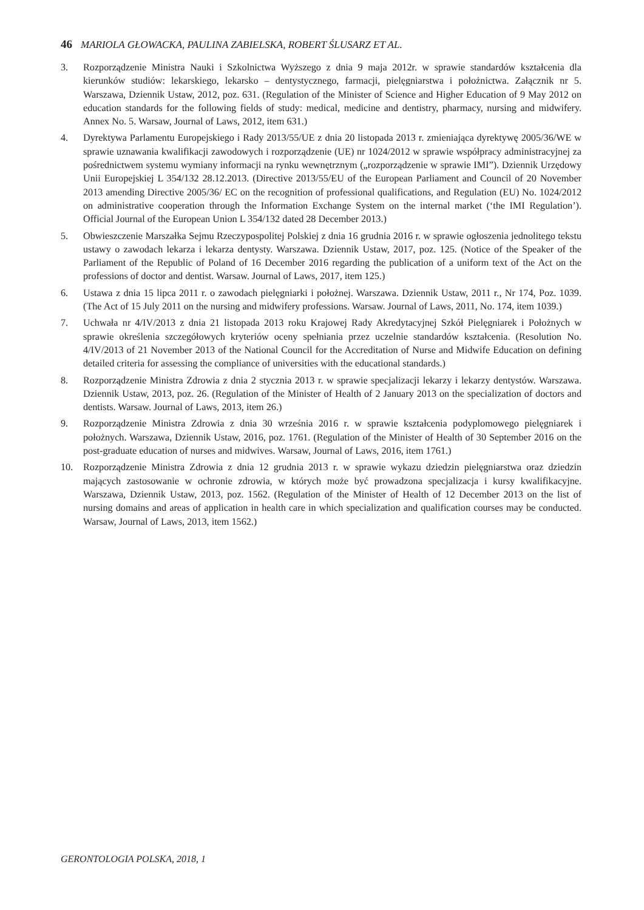46 MARIOLA GŁOWACKA, PAULINA ZABIELSKA, ROBERT ŚLUSARZ ET AL.
3. Rozporządzenie Ministra Nauki i Szkolnictwa Wyższego z dnia 9 maja 2012r. w sprawie standardów kształcenia dla kierunków studiów: lekarskiego, lekarsko – dentystycznego, farmacji, pielęgniarstwa i położnictwa. Załącznik nr 5. Warszawa, Dziennik Ustaw, 2012, poz. 631. (Regulation of the Minister of Science and Higher Education of 9 May 2012 on education standards for the following fields of study: medical, medicine and dentistry, pharmacy, nursing and midwifery. Annex No. 5. Warsaw, Journal of Laws, 2012, item 631.)
4. Dyrektywa Parlamentu Europejskiego i Rady 2013/55/UE z dnia 20 listopada 2013 r. zmieniająca dyrektywę 2005/36/WE w sprawie uznawania kwalifikacji zawodowych i rozporządzenie (UE) nr 1024/2012 w sprawie współpracy administracyjnej za pośrednictwem systemu wymiany informacji na rynku wewnętrznym („rozporządzenie w sprawie IMI”). Dziennik Urzędowy Unii Europejskiej L 354/132 28.12.2013. (Directive 2013/55/EU of the European Parliament and Council of 20 November 2013 amending Directive 2005/36/ EC on the recognition of professional qualifications, and Regulation (EU) No. 1024/2012 on administrative cooperation through the Information Exchange System on the internal market (‘the IMI Regulation’). Official Journal of the European Union L 354/132 dated 28 December 2013.)
5. Obwieszczenie Marszałka Sejmu Rzeczypospolitej Polskiej z dnia 16 grudnia 2016 r. w sprawie ogłoszenia jednolitego tekstu ustawy o zawodach lekarza i lekarza dentysty. Warszawa. Dziennik Ustaw, 2017, poz. 125. (Notice of the Speaker of the Parliament of the Republic of Poland of 16 December 2016 regarding the publication of a uniform text of the Act on the professions of doctor and dentist. Warsaw. Journal of Laws, 2017, item 125.)
6. Ustawa z dnia 15 lipca 2011 r. o zawodach pielęgniarki i położnej. Warszawa. Dziennik Ustaw, 2011 r., Nr 174, Poz. 1039. (The Act of 15 July 2011 on the nursing and midwifery professions. Warsaw. Journal of Laws, 2011, No. 174, item 1039.)
7. Uchwała nr 4/IV/2013 z dnia 21 listopada 2013 roku Krajowej Rady Akredytacyjnej Szkół Pielęgniarek i Położnych w sprawie określenia szczegółowych kryteriów oceny spełniania przez uczelnie standardów kształcenia. (Resolution No. 4/IV/2013 of 21 November 2013 of the National Council for the Accreditation of Nurse and Midwife Education on defining detailed criteria for assessing the compliance of universities with the educational standards.)
8. Rozporządzenie Ministra Zdrowia z dnia 2 stycznia 2013 r. w sprawie specjalizacji lekarzy i lekarzy dentystów. Warszawa. Dziennik Ustaw, 2013, poz. 26. (Regulation of the Minister of Health of 2 January 2013 on the specialization of doctors and dentists. Warsaw. Journal of Laws, 2013, item 26.)
9. Rozporządzenie Ministra Zdrowia z dnia 30 września 2016 r. w sprawie kształcenia podyplomowego pielęgniarek i położnych. Warszawa, Dziennik Ustaw, 2016, poz. 1761. (Regulation of the Minister of Health of 30 September 2016 on the post-graduate education of nurses and midwives. Warsaw, Journal of Laws, 2016, item 1761.)
10. Rozporządzenie Ministra Zdrowia z dnia 12 grudnia 2013 r. w sprawie wykazu dziedzin pielęgniarstwa oraz dziedzin mających zastosowanie w ochronie zdrowia, w których może być prowadzona specjalizacja i kursy kwalifikacyjne. Warszawa, Dziennik Ustaw, 2013, poz. 1562. (Regulation of the Minister of Health of 12 December 2013 on the list of nursing domains and areas of application in health care in which specialization and qualification courses may be conducted. Warsaw, Journal of Laws, 2013, item 1562.)
GERONTOLOGIA POLSKA, 2018, 1